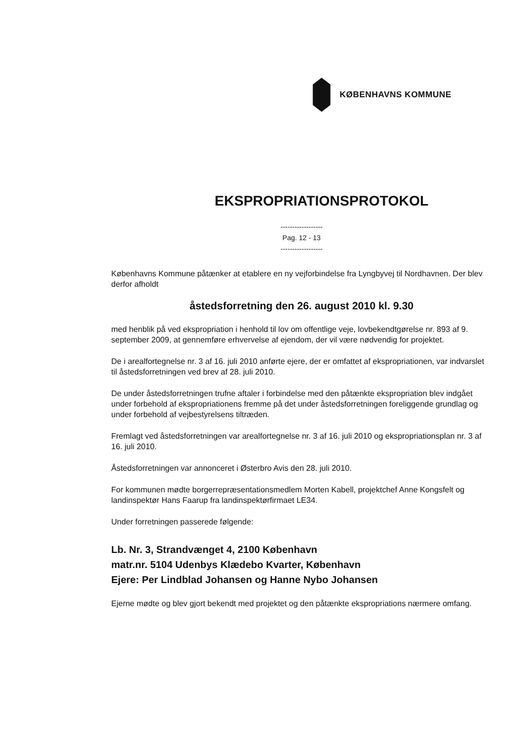KØBENHAVNS KOMMUNE
EKSPROPRIATIONSPROTOKOL
------------------
Pag. 12 - 13
------------------
Københavns Kommune påtænker at etablere en ny vejforbindelse fra Lyngbyvej til Nordhavnen. Der blev derfor afholdt
åstedsforretning den 26. august 2010 kl. 9.30
med henblik på ved ekspropriation i henhold til lov om offentlige veje, lovbekendtgørelse nr. 893 af 9. september 2009, at gennemføre erhvervelse af ejendom, der vil være nødvendig for projektet.
De i arealfortegnelse nr. 3 af 16. juli 2010 anførte ejere, der er omfattet af ekspropriationen, var indvarslet til åstedsforretningen ved brev af 28. juli 2010.
De under åstedsforretningen trufne aftaler i forbindelse med den påtænkte ekspropriation blev indgået under forbehold af ekspropriationens fremme på det under åstedsforretningen foreliggende grundlag og under forbehold af vejbestyrelsens tiltræden.
Fremlagt ved åstedsforretningen var arealfortegnelse nr. 3 af 16. juli 2010 og ekspropriationsplan nr. 3 af 16. juli 2010.
Åstedsforretningen var annonceret i Østerbro Avis den 28. juli 2010.
For kommunen mødte borgerrepræsentationsmedlem Morten Kabell, projektchef Anne Kongsfelt og landinspektør Hans Faarup fra landinspektørfirmaet LE34.
Under forretningen passerede følgende:
Lb. Nr. 3, Strandvænget 4, 2100 København
matr.nr. 5104 Udenbys Klædebo Kvarter, København
Ejere: Per Lindblad Johansen og Hanne Nybo Johansen
Ejerne mødte og blev gjort bekendt med projektet og den påtænkte ekspropriations nærmere omfang.